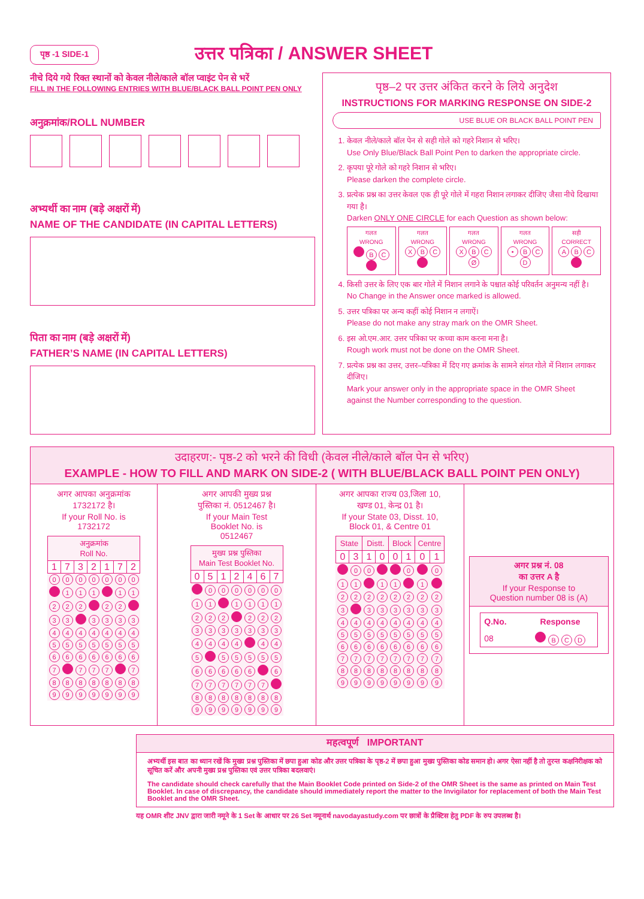पृष्ठ -1 SIDE-1
उत्तर पत्रिका / ANSWER SHEET
नीचे दिये गये रिक्त स्थानों को केवल नीले/काले बॉल प्वाइंट पेन से भरें
FILL IN THE FOLLOWING ENTRIES WITH BLUE/BLACK BALL POINT PEN ONLY
अनुक्रमांक/ROLL NUMBER
अभ्यर्थी का नाम (बड़े अक्षरों में)
NAME OF THE CANDIDATE (IN CAPITAL LETTERS)
पिता का नाम (बड़े अक्षरों में)
FATHER’S NAME (IN CAPITAL LETTERS)
पृष्ठ–2 पर उत्तर अंकित करने के लिये अनुदेश
INSTRUCTIONS FOR MARKING RESPONSE ON SIDE-2
USE BLUE OR BLACK BALL POINT PEN
1. केवल नीले/काले बॉल पेन से सही गोले को गहरे निशान से भरिए।
Use Only Blue/Black Ball Point Pen to darken the appropriate circle.
2. कृपया पूरे गोले को गहरे निशान से भरिए।
Please darken the complete circle.
3. प्रत्येक प्रश्न का उत्तर केवल एक ही पूरे गोले में गहरा निशान लगाकर दीजिए जैसा नीचे दिखाया गया है।
Darken ONLY ONE CIRCLE for each Question as shown below:
गलत
WRONG
B C
गलत
WRONG
X B C
गलत
WRONG
X B C Ø
गलत
WRONG
• B C D
सही
CORRECT
A B C
4. किसी उत्तर के लिए एक बार गोले में निशान लगाने के पश्चात कोई परिवर्तन अनुमन्य नहीं है।
No Change in the Answer once marked is allowed.
5. उत्तर पत्रिका पर अन्य कहीं कोई निशान न लगाऐं।
Please do not make any stray mark on the OMR Sheet.
6. इस ओ.एम.आर. उत्तर पत्रिका पर कच्चा काम करना मना है।
Rough work must not be done on the OMR Sheet.
7. प्रत्येक प्रश्न का उत्तर, उत्तर–पत्रिका में दिए गए क्रमांक के सामने संगत गोले में निशान लगाकर दीजिए।
Mark your answer only in the appropriate space in the OMR Sheet against the Number corresponding to the question.
उदाहरण:- पृष्ठ-2 को भरने की विधी (केवल नीले/काले बॉल पेन से भरिए)
EXAMPLE - HOW TO FILL AND MARK ON SIDE-2 ( WITH BLUE/BLACK BALL POINT PEN ONLY)
अगर आपका अनुक्रमांक
1732172 है।
If your Roll No. is
1732172
| अनुक्रमांक Roll No. | | | | | | |
| --- | --- | --- | --- | --- | --- | --- |
| 1 | 7 | 3 | 2 | 1 | 7 | 2 |
| 0 | 0 | 0 | 0 | 0 | 0 | 0 |
| | 1 | 1 | 1 | | 1 | 1 |
| 2 | 2 | 2 | | 2 | 2 | |
| 3 | 3 | | 3 | 3 | 3 | 3 |
| 4 | 4 | 4 | 4 | 4 | 4 | 4 |
| 5 | 5 | 5 | 5 | 5 | 5 | 5 |
| 6 | 6 | 6 | 6 | 6 | 6 | 6 |
| 7 | | 7 | 7 | 7 | | 7 |
| 8 | 8 | 8 | 8 | 8 | 8 | 8 |
| 9 | 9 | 9 | 9 | 9 | 9 | 9 |
अगर आपकी मुख्य प्रश्न
पुस्तिका नं. 0512467 है।
If your Main Test
Booklet No. is
0512467
| मुख्य प्रश्न पुस्तिका Main Test Booklet No. | | | | | | |
| --- | --- | --- | --- | --- | --- | --- |
| 0 | 5 | 1 | 2 | 4 | 6 | 7 |
| | 0 | 0 | 0 | 0 | 0 | 0 |
| 1 | 1 | | 1 | 1 | 1 | 1 |
| 2 | 2 | 2 | | 2 | 2 | 2 |
| 3 | 3 | 3 | 3 | 3 | 3 | 3 |
| 4 | 4 | 4 | 4 | | 4 | 4 |
| 5 | | 5 | 5 | 5 | 5 | 5 |
| 6 | 6 | 6 | 6 | 6 | | 6 |
| 7 | 7 | 7 | 7 | 7 | 7 | |
| 8 | 8 | 8 | 8 | 8 | 8 | 8 |
| 9 | 9 | 9 | 9 | 9 | 9 | 9 |
अगर आपका राज्य 03,जिला 10,
खण्ड 01, केन्द्र 01 है।
If your State 03, Disst. 10,
Block 01, & Centre 01
| State | | Distt. | | Block | | Centre | |
| --- | --- | --- | --- | --- | --- | --- | --- |
| 0 | 3 | 1 | 0 | 0 | 1 | 0 | 1 |
| | 0 | 0 | | | 0 | | 0 |
| 1 | 1 | | 1 | 1 | | 1 | |
| 2 | 2 | 2 | 2 | 2 | 2 | 2 | 2 |
| 3 | | 3 | 3 | 3 | 3 | 3 | 3 |
| 4 | 4 | 4 | 4 | 4 | 4 | 4 | 4 |
| 5 | 5 | 5 | 5 | 5 | 5 | 5 | 5 |
| 6 | 6 | 6 | 6 | 6 | 6 | 6 | 6 |
| 7 | 7 | 7 | 7 | 7 | 7 | 7 | 7 |
| 8 | 8 | 8 | 8 | 8 | 8 | 8 | 8 |
| 9 | 9 | 9 | 9 | 9 | 9 | 9 | 9 |
अगर प्रश्न नं. 08
का उत्तर A है
If your Response to
Question number 08 is (A)
| Q.No. | Response |
| --- | --- |
| 08 | B C D |
महत्वपूर्ण IMPORTANT
अभ्यर्थी इस बात का ध्यान रखें कि मुख्य प्रश्न पुस्तिका में छपा हुआ कोड और उत्तर पत्रिका के पृष्ठ-2 में छपा हुआ मुख्य पुस्तिका कोड समान हो। अगर ऐसा नहीं है तो तुरन्त कक्षनिरीक्षक को सूचित करें और अपनी मुख्य प्रश्न पुस्तिका एवं उत्तर पत्रिका बदलवाएं।
The candidate should check carefully that the Main Booklet Code printed on Side-2 of the OMR Sheet is the same as printed on Main Test Booklet. In case of discrepancy, the candidate should immediately report the matter to the Invigilator for replacement of both the Main Test Booklet and the OMR Sheet.
यह OMR शीट JNV द्वारा जारी नमूने के 1 Set के आधार पर 26 Set नमूनार्थ navodayastudy.com पर छात्रों के प्रैक्टिस हेतु PDF के रुप उपलब्ध है।